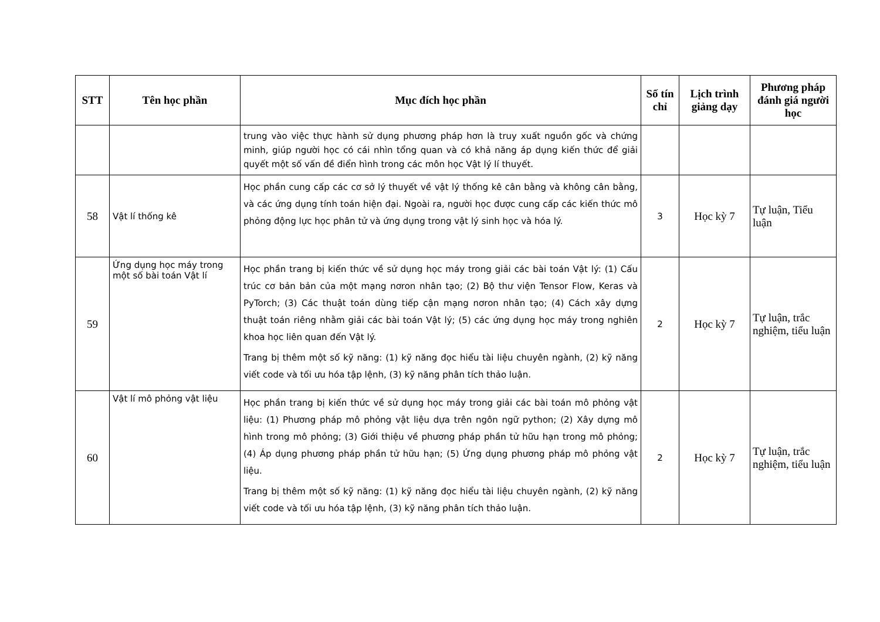| STT | Tên học phần | Mục đích học phần | Số tín chỉ | Lịch trình giảng dạy | Phương pháp đánh giá người học |
| --- | --- | --- | --- | --- | --- |
| | | trung vào việc thực hành sử dụng phương pháp hơn là truy xuất nguồn gốc và chứng minh, giúp người học có cái nhìn tổng quan và có khả năng áp dụng kiến thức để giải quyết một số vấn đề điển hình trong các môn học Vật lý lí thuyết. | | | |
| 58 | Vật lí thống kê | Học phần cung cấp các cơ sở lý thuyết về vật lý thống kê cân bằng và không cân bằng, và các ứng dụng tính toán hiện đại. Ngoài ra, người học được cung cấp các kiến thức mô phỏng động lực học phân tử và ứng dụng trong vật lý sinh học và hóa lý. | 3 | Học kỳ 7 | Tự luận, Tiểu luận |
| 59 | Ứng dụng học máy trong một số bài toán Vật lí | Học phần trang bị kiến thức về sử dụng học máy trong giải các bài toán Vật lý: (1) Cấu trúc cơ bản bản của một mạng nơron nhân tạo; (2) Bộ thư viện Tensor Flow, Keras và PyTorch; (3) Các thuật toán dùng tiếp cận mạng nơron nhân tạo; (4) Cách xây dựng thuật toán riêng nhằm giải các bài toán Vật lý; (5) các ứng dụng học máy trong nghiên khoa học liên quan đến Vật lý. Trang bị thêm một số kỹ năng: (1) kỹ năng đọc hiểu tài liệu chuyên ngành, (2) kỹ năng viết code và tối ưu hóa tập lệnh, (3) kỹ năng phân tích thảo luận. | 2 | Học kỳ 7 | Tự luận, trắc nghiệm, tiểu luận |
| 60 | Vật lí mô phỏng vật liệu | Học phần trang bị kiến thức về sử dụng học máy trong giải các bài toán mô phỏng vật liệu: (1) Phương pháp mô phỏng vật liệu dựa trên ngôn ngữ python; (2) Xây dựng mô hình trong mô phỏng; (3) Giới thiệu về phương pháp phần tử hữu hạn trong mô phỏng; (4) Áp dụng phương pháp phần tử hữu hạn; (5) Ứng dụng phương pháp mô phỏng vật liệu. Trang bị thêm một số kỹ năng: (1) kỹ năng đọc hiểu tài liệu chuyên ngành, (2) kỹ năng viết code và tối ưu hóa tập lệnh, (3) kỹ năng phân tích thảo luận. | 2 | Học kỳ 7 | Tự luận, trắc nghiệm, tiểu luận |